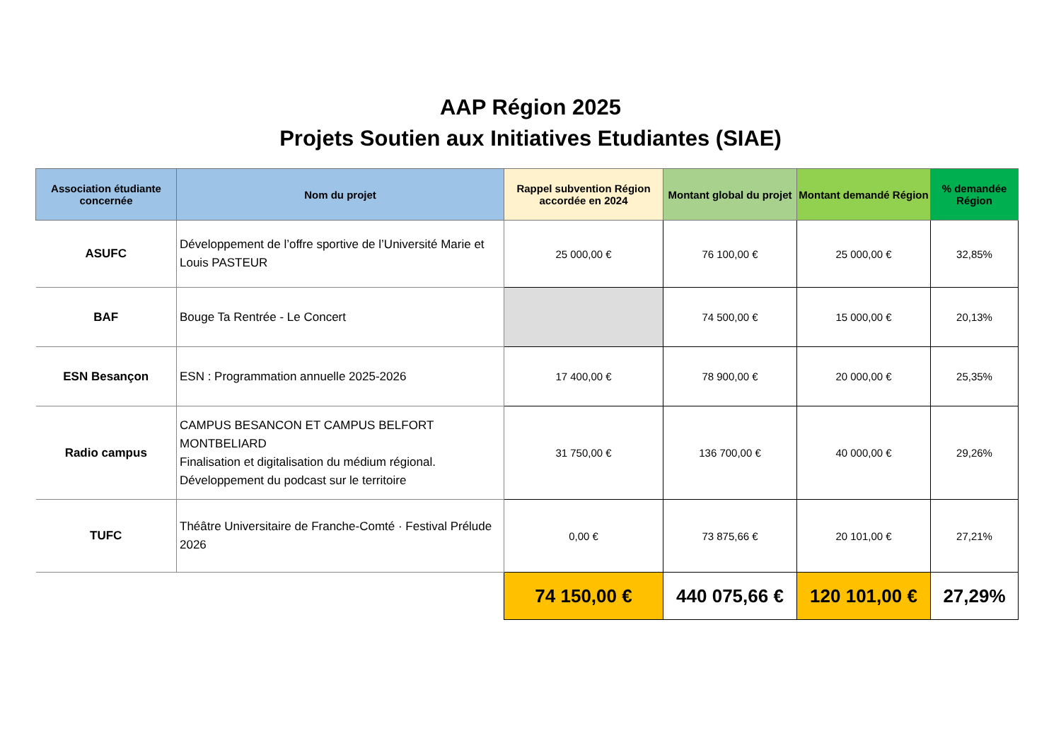AAP Région 2025
Projets Soutien aux Initiatives Etudiantes (SIAE)
| Association étudiante concernée | Nom du projet | Rappel subvention Région accordée en 2024 | Montant global du projet | Montant demandé Région | % demandée Région |
| --- | --- | --- | --- | --- | --- |
| ASUFC | Développement de l’offre sportive de l’Université Marie et Louis PASTEUR | 25 000,00 € | 76 100,00 € | 25 000,00 € | 32,85% |
| BAF | Bouge Ta Rentrée - Le Concert | | 74 500,00 € | 15 000,00 € | 20,13% |
| ESN Besançon | ESN : Programmation annuelle 2025-2026 | 17 400,00 € | 78 900,00 € | 20 000,00 € | 25,35% |
| Radio campus | CAMPUS BESANCON ET CAMPUS BELFORT MONTBELIARD Finalisation et digitalisation du médium régional. Développement du podcast sur le territoire | 31 750,00 € | 136 700,00 € | 40 000,00 € | 29,26% |
| TUFC | Théâtre Universitaire de Franche-Comté · Festival Prélude 2026 | 0,00 € | 73 875,66 € | 20 101,00 € | 27,21% |
| | | 74 150,00 € | 440 075,66 € | 120 101,00 € | 27,29% |